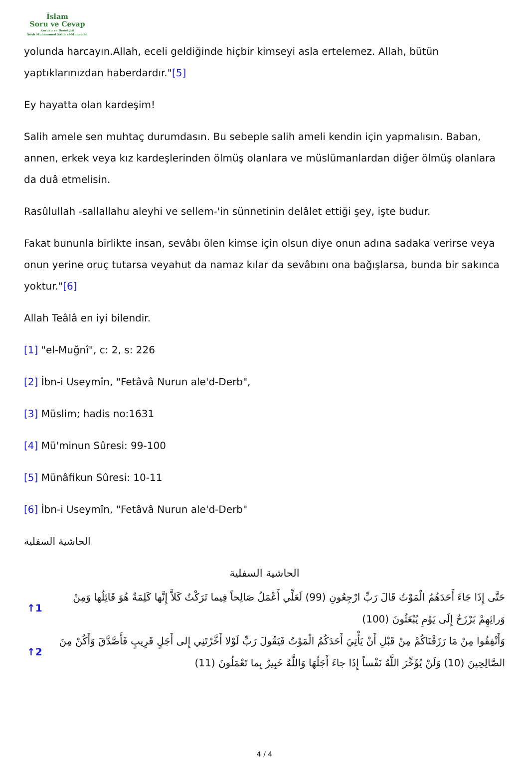İslam
Soru ve Cevap
Kurucu ve Denetçisi
Şeyh Muhammed Salih el-Muneccid
yolunda harcayın.Allah, eceli geldiğinde hiçbir kimseyi asla ertelemez. Allah, bütün yaptıklarınızdan haberdardır."[5]
Ey hayatta olan kardeşim!
Salih amele sen muhtaç durumdasın. Bu sebeple salih ameli kendin için yapmalısın. Baban, annen, erkek veya kız kardeşlerinden ölmüş olanlara ve müslümanlardan diğer ölmüş olanlara da duâ etmelisin.
Rasûlullah -sallallahu aleyhi ve sellem-'in sünnetinin delâlet ettiği şey, işte budur.
Fakat bununla birlikte insan, sevâbı ölen kimse için olsun diye onun adına sadaka verirse veya onun yerine oruç tutarsa veyahut da namaz kılar da sevâbını ona bağışlarsa, bunda bir sakınca yoktur."[6]
Allah Teâlâ en iyi bilendir.
[1] "el-Muğnî", c: 2, s: 226
[2] İbn-i Useymîn, "Fetâvâ Nurun ale'd-Derb",
[3] Müslim; hadis no:1631
[4] Mü'minun Sûresi: 99-100
[5] Münâfikun Sûresi: 10-11
[6] İbn-i Useymîn, "Fetâvâ Nurun ale'd-Derb"
الحاشية السفلية
الحاشية السفلية
↑1 حَتَّى إِذَا جَاءَ أَحَدَهُمُ الْمَوْتُ قَالَ رَبِّ ارْجِعُونِ (99) لَعَلِّي أَعْمَلُ صَالِحاً فِيما تَرَكْتُ كَلاَّ إِنَّها كَلِمَةٌ هُوَ قَائِلُها وَمِنْ وَرائِهِمْ بَرْزَخٌ إِلَى يَوْمِ يُبْعَثُونَ (100)
↑2 وَأَنْفِقُوا مِنْ مَا رَزَقْنَاكُمْ مِنْ قَبْلِ أَنْ يَأْتِيَ أَحَدَكُمُ الْمَوْتُ فَيَقُولَ رَبِّ لَوْلا أَخَّرْتَنِي إِلى أَجَلٍ قَرِيبٍ فَأَصَّدَّقَ وَأَكُنْ مِنَ الصَّالِحِينَ (10) وَلَنْ يُؤَخِّرَ اللَّهُ نَفْساً إِذَا جاءَ أَجَلُهَا وَاللَّهُ خَبِيرٌ بِما تَعْمَلُونَ (11)
4 / 4